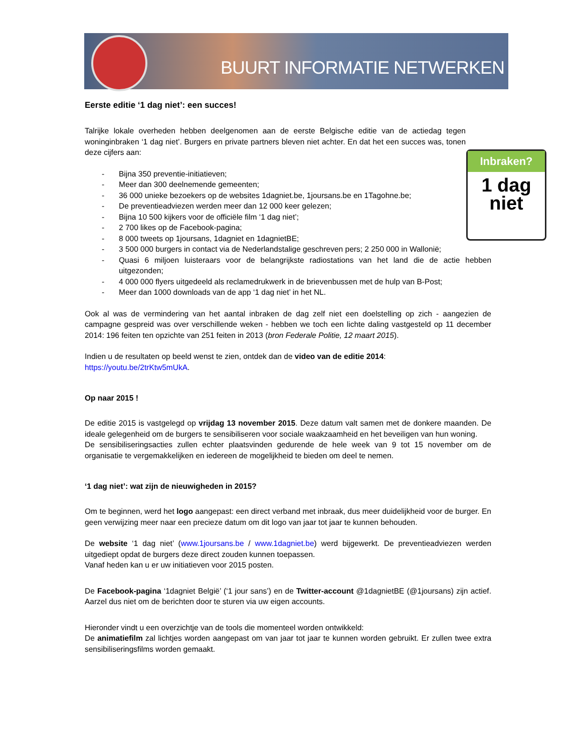BUURT INFORMATIE NETWERKEN
Inbraken?
1 dag
niet
Eerste editie ‘1 dag niet’: een succes!
Talrijke lokale overheden hebben deelgenomen aan de eerste Belgische editie van de actiedag tegen woninginbraken ‘1 dag niet’. Burgers en private partners bleven niet achter. En dat het een succes was, tonen deze cijfers aan:
- Bijna 350 preventie-initiatieven;
- Meer dan 300 deelnemende gemeenten;
- 36 000 unieke bezoekers op de websites 1dagniet.be, 1joursans.be en 1Tagohne.be;
- De preventieadviezen werden meer dan 12 000 keer gelezen;
- Bijna 10 500 kijkers voor de officiële film ‘1 dag niet’;
- 2 700 likes op de Facebook-pagina;
- 8 000 tweets op 1joursans, 1dagniet en 1dagnietBE;
- 3 500 000 burgers in contact via de Nederlandstalige geschreven pers; 2 250 000 in Wallonië;
- Quasi 6 miljoen luisteraars voor de belangrijkste radiostations van het land die de actie hebben uitgezonden;
- 4 000 000 flyers uitgedeeld als reclamedrukwerk in de brievenbussen met de hulp van B-Post;
- Meer dan 1000 downloads van de app ‘1 dag niet’ in het NL.
Ook al was de vermindering van het aantal inbraken de dag zelf niet een doelstelling op zich - aangezien de campagne gespreid was over verschillende weken - hebben we toch een lichte daling vastgesteld op 11 december 2014: 196 feiten ten opzichte van 251 feiten in 2013 (bron Federale Politie, 12 maart 2015).
Indien u de resultaten op beeld wenst te zien, ontdek dan de video van de editie 2014:
https://youtu.be/2trKtw5mUkA.
Op naar 2015 !
De editie 2015 is vastgelegd op vrijdag 13 november 2015. Deze datum valt samen met de donkere maanden. De ideale gelegenheid om de burgers te sensibiliseren voor sociale waakzaamheid en het beveiligen van hun woning.
De sensibiliseringsacties zullen echter plaatsvinden gedurende de hele week van 9 tot 15 november om de organisatie te vergemakkelijken en iedereen de mogelijkheid te bieden om deel te nemen.
‘1 dag niet’: wat zijn de nieuwigheden in 2015?
Om te beginnen, werd het logo aangepast: een direct verband met inbraak, dus meer duidelijkheid voor de burger. En geen verwijzing meer naar een precieze datum om dit logo van jaar tot jaar te kunnen behouden.
De website ‘1 dag niet’ (www.1joursans.be / www.1dagniet.be) werd bijgewerkt. De preventieadviezen werden uitgediept opdat de burgers deze direct zouden kunnen toepassen.
Vanaf heden kan u er uw initiatieven voor 2015 posten.
De Facebook-pagina ‘1dagniet België’ (‘1 jour sans’) en de Twitter-account @1dagnietBE (@1joursans) zijn actief. Aarzel dus niet om de berichten door te sturen via uw eigen accounts.
Hieronder vindt u een overzichtje van de tools die momenteel worden ontwikkeld:
De animatiefilm zal lichtjes worden aangepast om van jaar tot jaar te kunnen worden gebruikt. Er zullen twee extra sensibiliseringsfilms worden gemaakt.